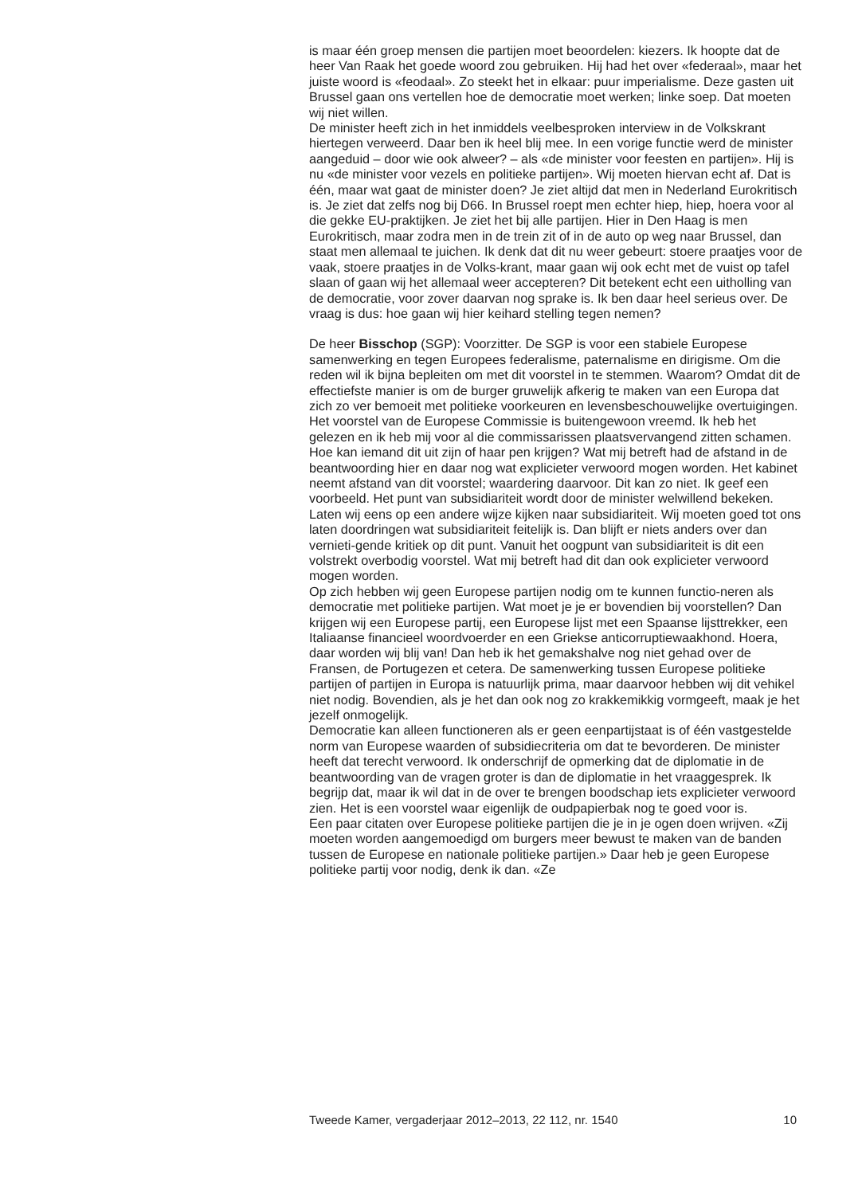is maar één groep mensen die partijen moet beoordelen: kiezers. Ik hoopte dat de heer Van Raak het goede woord zou gebruiken. Hij had het over «federaal», maar het juiste woord is «feodaal». Zo steekt het in elkaar: puur imperialisme. Deze gasten uit Brussel gaan ons vertellen hoe de democratie moet werken; linke soep. Dat moeten wij niet willen.
De minister heeft zich in het inmiddels veelbesproken interview in de Volkskrant hiertegen verweerd. Daar ben ik heel blij mee. In een vorige functie werd de minister aangeduid – door wie ook alweer? – als «de minister voor feesten en partijen». Hij is nu «de minister voor vezels en politieke partijen». Wij moeten hiervan echt af. Dat is één, maar wat gaat de minister doen? Je ziet altijd dat men in Nederland Eurokritisch is. Je ziet dat zelfs nog bij D66. In Brussel roept men echter hiep, hiep, hoera voor al die gekke EU-praktijken. Je ziet het bij alle partijen. Hier in Den Haag is men Eurokritisch, maar zodra men in de trein zit of in de auto op weg naar Brussel, dan staat men allemaal te juichen. Ik denk dat dit nu weer gebeurt: stoere praatjes voor de vaak, stoere praatjes in de Volks-krant, maar gaan wij ook echt met de vuist op tafel slaan of gaan wij het allemaal weer accepteren? Dit betekent echt een uitholling van de democratie, voor zover daarvan nog sprake is. Ik ben daar heel serieus over. De vraag is dus: hoe gaan wij hier keihard stelling tegen nemen?
De heer Bisschop (SGP): Voorzitter. De SGP is voor een stabiele Europese samenwerking en tegen Europees federalisme, paternalisme en dirigisme. Om die reden wil ik bijna bepleiten om met dit voorstel in te stemmen. Waarom? Omdat dit de effectiefste manier is om de burger gruwelijk afkerig te maken van een Europa dat zich zo ver bemoeit met politieke voorkeuren en levensbeschouwelijke overtuigingen. Het voorstel van de Europese Commissie is buitengewoon vreemd. Ik heb het gelezen en ik heb mij voor al die commissarissen plaatsvervangend zitten schamen. Hoe kan iemand dit uit zijn of haar pen krijgen? Wat mij betreft had de afstand in de beantwoording hier en daar nog wat explicieter verwoord mogen worden. Het kabinet neemt afstand van dit voorstel; waardering daarvoor. Dit kan zo niet. Ik geef een voorbeeld. Het punt van subsidiariteit wordt door de minister welwillend bekeken. Laten wij eens op een andere wijze kijken naar subsidiariteit. Wij moeten goed tot ons laten doordringen wat subsidiariteit feitelijk is. Dan blijft er niets anders over dan vernieti-gende kritiek op dit punt. Vanuit het oogpunt van subsidiariteit is dit een volstrekt overbodig voorstel. Wat mij betreft had dit dan ook explicieter verwoord mogen worden.
Op zich hebben wij geen Europese partijen nodig om te kunnen functio-neren als democratie met politieke partijen. Wat moet je je er bovendien bij voorstellen? Dan krijgen wij een Europese partij, een Europese lijst met een Spaanse lijsttrekker, een Italiaanse financieel woordvoerder en een Griekse anticorruptiewaakhond. Hoera, daar worden wij blij van! Dan heb ik het gemakshalve nog niet gehad over de Fransen, de Portugezen et cetera. De samenwerking tussen Europese politieke partijen of partijen in Europa is natuurlijk prima, maar daarvoor hebben wij dit vehikel niet nodig. Bovendien, als je het dan ook nog zo krakkemikkig vormgeeft, maak je het jezelf onmogelijk.
Democratie kan alleen functioneren als er geen eenpartijstaat is of één vastgestelde norm van Europese waarden of subsidiecriteria om dat te bevorderen. De minister heeft dat terecht verwoord. Ik onderschrijf de opmerking dat de diplomatie in de beantwoording van de vragen groter is dan de diplomatie in het vraaggesprek. Ik begrijp dat, maar ik wil dat in de over te brengen boodschap iets explicieter verwoord zien. Het is een voorstel waar eigenlijk de oudpapierbak nog te goed voor is.
Een paar citaten over Europese politieke partijen die je in je ogen doen wrijven. «Zij moeten worden aangemoedigd om burgers meer bewust te maken van de banden tussen de Europese en nationale politieke partijen.» Daar heb je geen Europese politieke partij voor nodig, denk ik dan. «Ze
Tweede Kamer, vergaderjaar 2012–2013, 22 112, nr. 1540 10